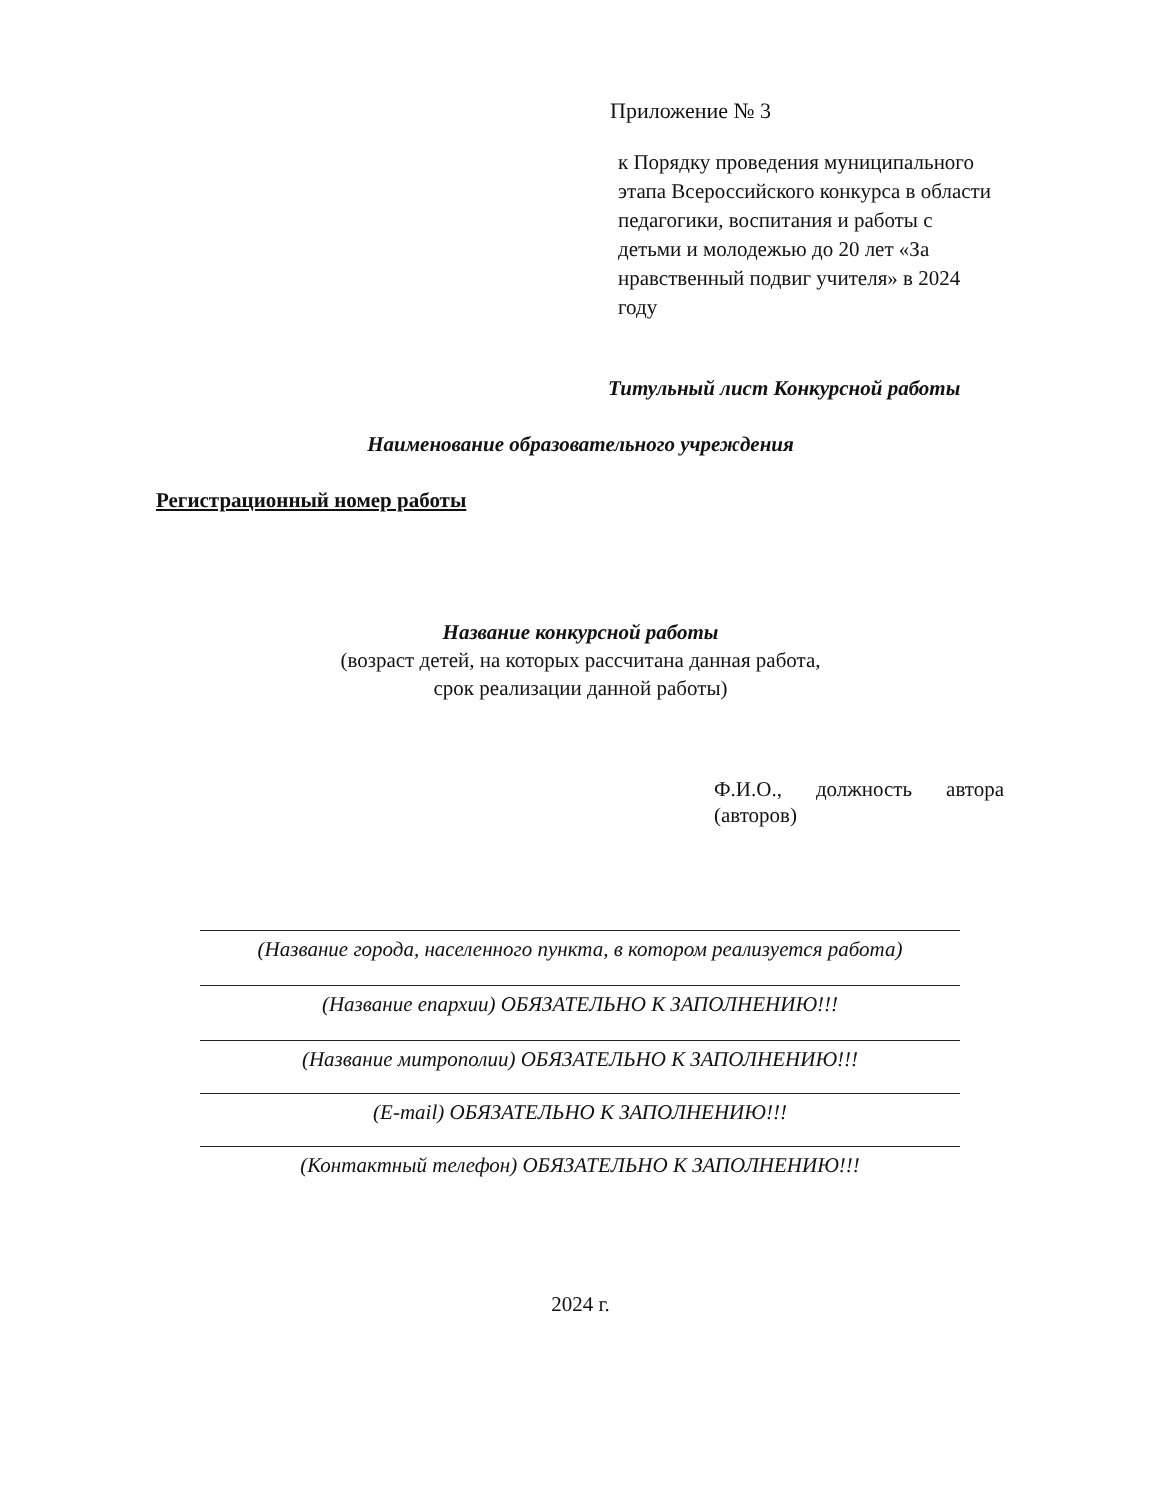Приложение № 3
к Порядку проведения муниципального этапа Всероссийского конкурса в области педагогики, воспитания и работы с детьми и молодежью до 20 лет «За нравственный подвиг учителя» в 2024 году
Титульный лист Конкурсной работы
Наименование образовательного учреждения
Регистрационный номер работы
Название конкурсной работы
(возраст детей, на которых рассчитана данная работа,
срок реализации данной работы)
Ф.И.О., должность автора
(авторов)
(Название города, населенного пункта, в котором реализуется работа)
(Название епархии) ОБЯЗАТЕЛЬНО К ЗАПОЛНЕНИЮ!!!
(Название митрополии) ОБЯЗАТЕЛЬНО К ЗАПОЛНЕНИЮ!!!
(E-mail) ОБЯЗАТЕЛЬНО К ЗАПОЛНЕНИЮ!!!
(Контактный телефон) ОБЯЗАТЕЛЬНО К ЗАПОЛНЕНИЮ!!!
2024 г.